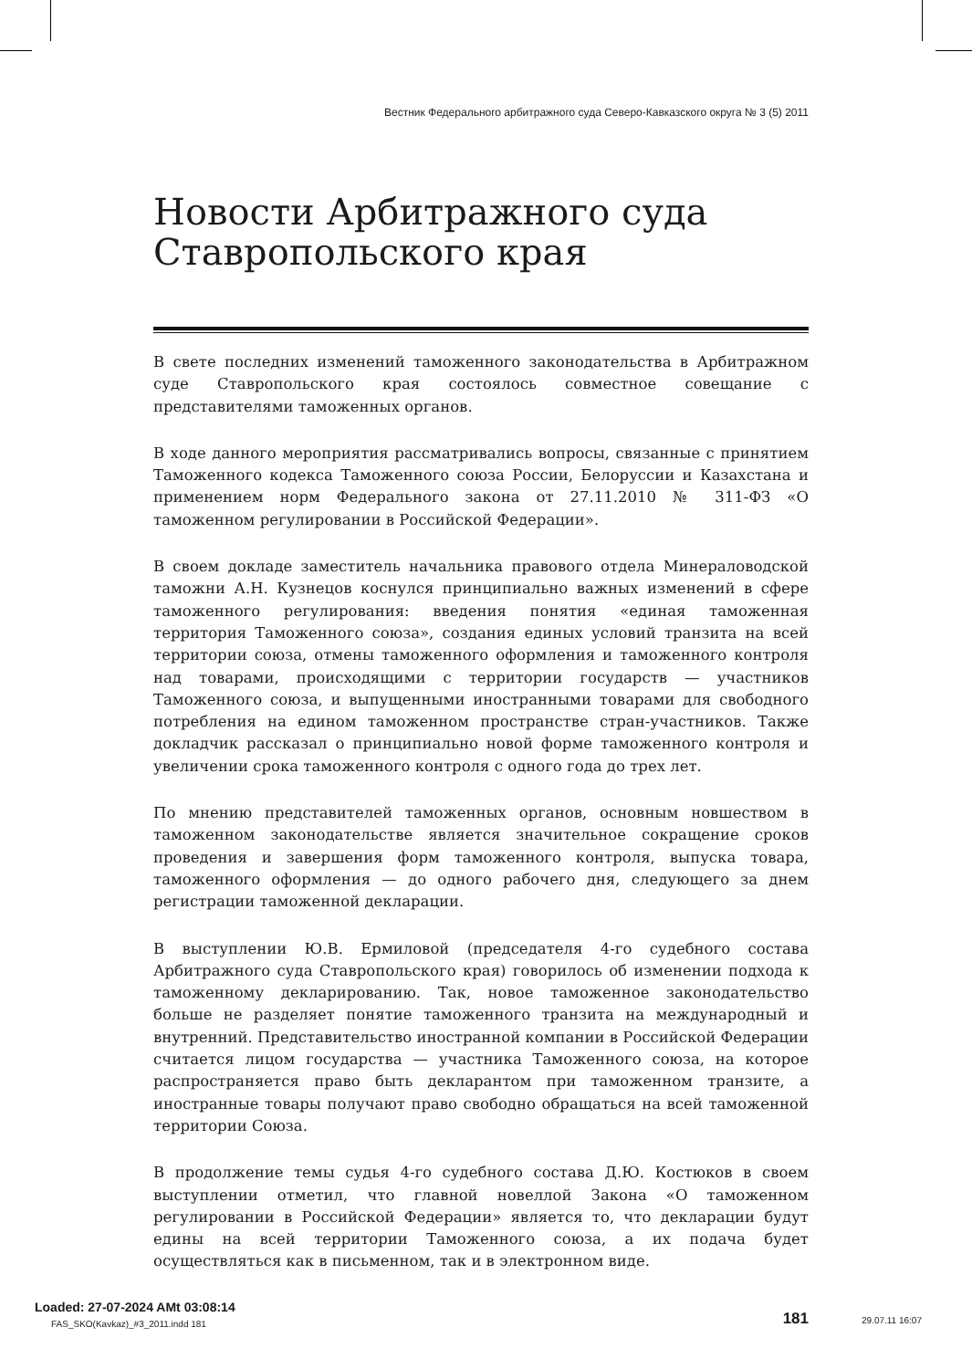Вестник Федерального арбитражного суда Северо-Кавказского округа № 3 (5) 2011
Новости Арбитражного суда
Ставропольского края
В свете последних изменений таможенного законодательства в Арбитражном суде Ставропольского края состоялось совместное совещание с представителями таможенных органов.
В ходе данного мероприятия рассматривались вопросы, связанные с принятием Таможенного кодекса Таможенного союза России, Белоруссии и Казахстана и применением норм Федерального закона от 27.11.2010 № 311-ФЗ «О таможенном регулировании в Российской Федерации».
В своем докладе заместитель начальника правового отдела Минераловодской таможни А.Н. Кузнецов коснулся принципиально важных изменений в сфере таможенного регулирования: введения понятия «единая таможенная территория Таможенного союза», создания единых условий транзита на всей территории союза, отмены таможенного оформления и таможенного контроля над товарами, происходящими с территории государств — участников Таможенного союза, и выпущенными иностранными товарами для свободного потребления на едином таможенном пространстве стран-участников. Также докладчик рассказал о принципиально новой форме таможенного контроля и увеличении срока таможенного контроля с одного года до трех лет.
По мнению представителей таможенных органов, основным новшеством в таможенном законодательстве является значительное сокращение сроков проведения и завершения форм таможенного контроля, выпуска товара, таможенного оформления — до одного рабочего дня, следующего за днем регистрации таможенной декларации.
В выступлении Ю.В. Ермиловой (председателя 4-го судебного состава Арбитражного суда Ставропольского края) говорилось об изменении подхода к таможенному декларированию. Так, новое таможенное законодательство больше не разделяет понятие таможенного транзита на международный и внутренний. Представительство иностранной компании в Российской Федерации считается лицом государства — участника Таможенного союза, на которое распространяется право быть декларантом при таможенном транзите, а иностранные товары получают право свободно обращаться на всей таможенной территории Союза.
В продолжение темы судья 4-го судебного состава Д.Ю. Костюков в своем выступлении отметил, что главной новеллой Закона «О таможенном регулировании в Российской Федерации» является то, что декларации будут едины на всей территории Таможенного союза, а их подача будет осуществляться как в письменном, так и в электронном виде.
181
Loaded: 27-07-2024 AMt 03:08:14
FAS_SKO(Kavkaz)_#3_2011.indd 181
29.07.11 16:07